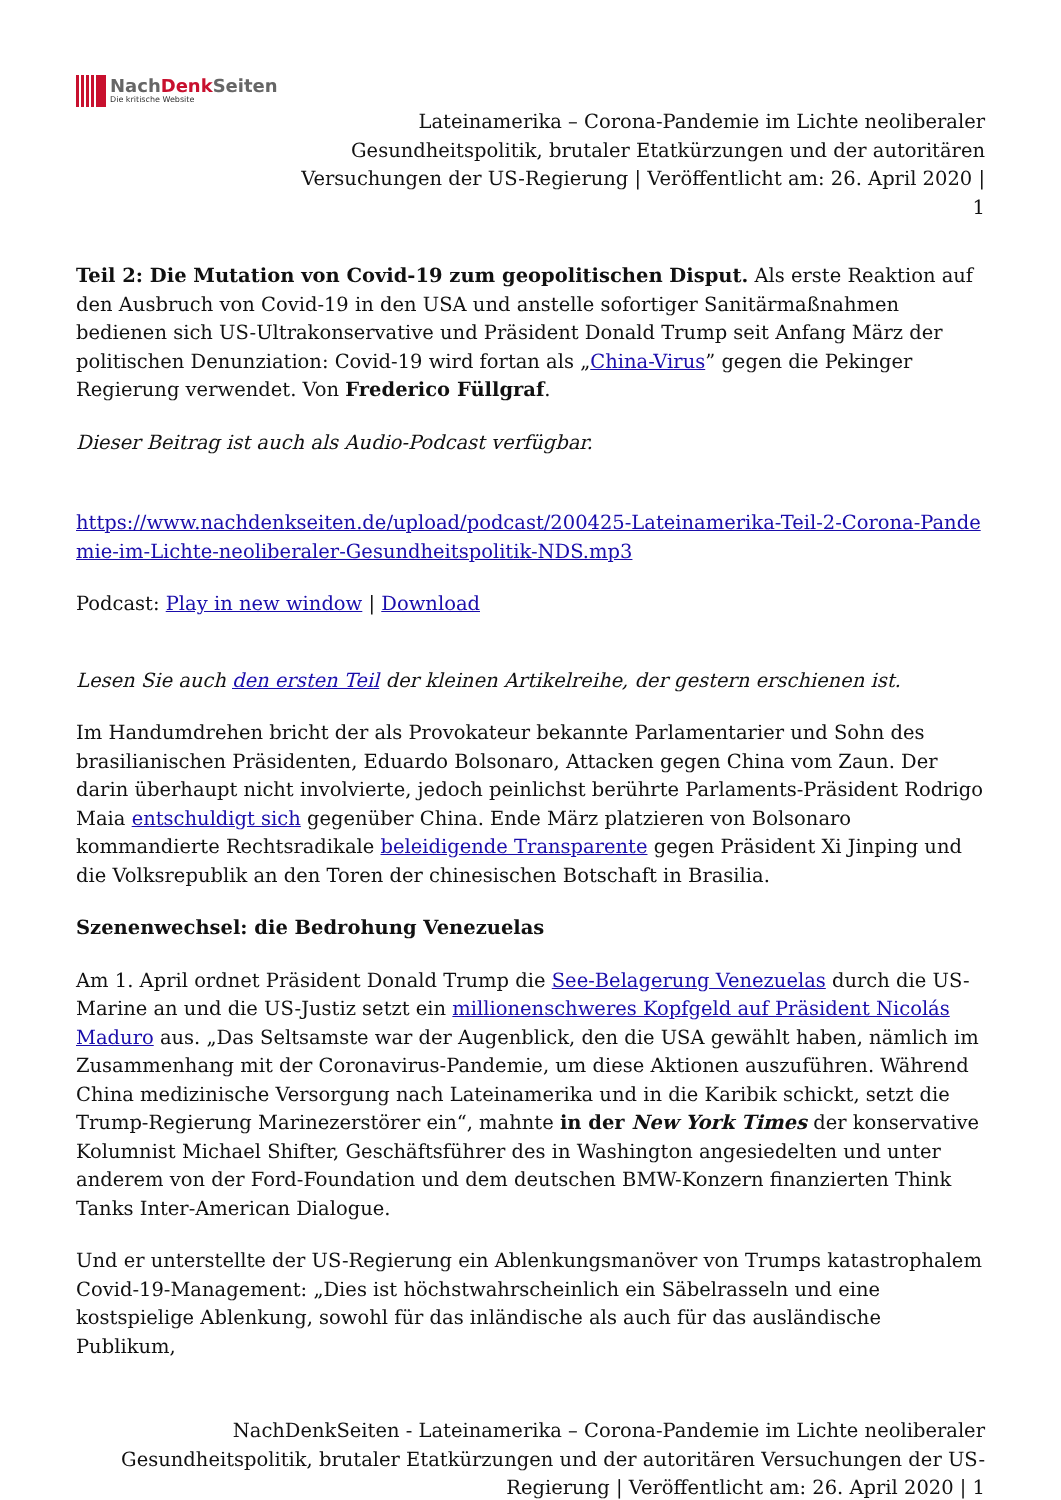NachDenk Seiten
Die kritische Website
Lateinamerika – Corona-Pandemie im Lichte neoliberaler
Gesundheitspolitik, brutaler Etatkürzungen und der autoritären
Versuchungen der US-Regierung | Veröffentlicht am: 26. April 2020 |
1
Teil 2: Die Mutation von Covid-19 zum geopolitischen Disput. Als erste Reaktion auf den Ausbruch von Covid-19 in den USA und anstelle sofortiger Sanitärmaßnahmen bedienen sich US-Ultrakonservative und Präsident Donald Trump seit Anfang März der politischen Denunziation: Covid-19 wird fortan als „China-Virus” gegen die Pekinger Regierung verwendet. Von Frederico Füllgraf.
Dieser Beitrag ist auch als Audio-Podcast verfügbar.
https://www.nachdenkseiten.de/upload/podcast/200425-Lateinamerika-Teil-2-Corona-Pande mie-im-Lichte-neoliberaler-Gesundheitspolitik-NDS.mp3
Podcast: Play in new window | Download
Lesen Sie auch den ersten Teil der kleinen Artikelreihe, der gestern erschienen ist.
Im Handumdrehen bricht der als Provokateur bekannte Parlamentarier und Sohn des brasilianischen Präsidenten, Eduardo Bolsonaro, Attacken gegen China vom Zaun. Der darin überhaupt nicht involvierte, jedoch peinlichst berührte Parlaments-Präsident Rodrigo Maia entschuldigt sich gegenüber China. Ende März platzieren von Bolsonaro kommandierte Rechtsradikale beleidigende Transparente gegen Präsident Xi Jinping und die Volksrepublik an den Toren der chinesischen Botschaft in Brasilia.
Szenenwechsel: die Bedrohung Venezuelas
Am 1. April ordnet Präsident Donald Trump die See-Belagerung Venezuelas durch die US-Marine an und die US-Justiz setzt ein millionenschweres Kopfgeld auf Präsident Nicolás Maduro aus. „Das Seltsamste war der Augenblick, den die USA gewählt haben, nämlich im Zusammenhang mit der Coronavirus-Pandemie, um diese Aktionen auszuführen. Während China medizinische Versorgung nach Lateinamerika und in die Karibik schickt, setzt die Trump-Regierung Marinezerstörer ein“, mahnte in der New York Times der konservative Kolumnist Michael Shifter, Geschäftsführer des in Washington angesiedelten und unter anderem von der Ford-Foundation und dem deutschen BMW-Konzern finanzierten Think Tanks Inter-American Dialogue.
Und er unterstellte der US-Regierung ein Ablenkungsmanöver von Trumps katastrophalem Covid-19-Management: „Dies ist höchstwahrscheinlich ein Säbelrasseln und eine kostspielige Ablenkung, sowohl für das inländische als auch für das ausländische Publikum,
NachDenkSeiten - Lateinamerika – Corona-Pandemie im Lichte neoliberaler
Gesundheitspolitik, brutaler Etatkürzungen und der autoritären Versuchungen der US-
Regierung | Veröffentlicht am: 26. April 2020 | 1